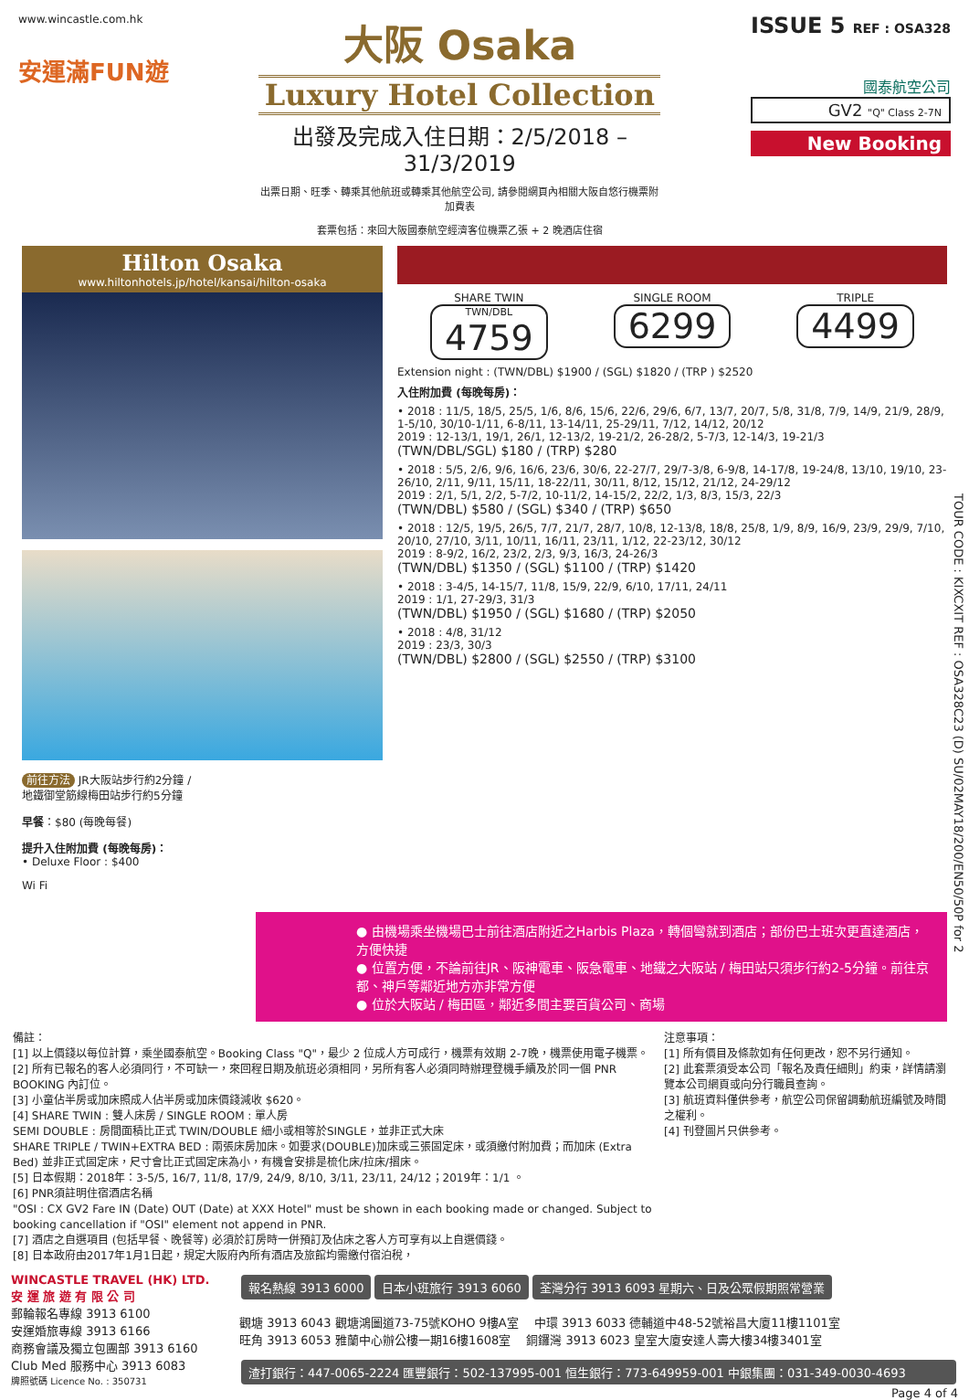www.wincastle.com.hk
安運滿FUN遊
大阪 Osaka
Luxury Hotel Collection
出發及完成入住日期：2/5/2018 – 31/3/2019
出票日期、旺季、轉乘其他航班或轉乘其他航空公司, 請參閱網頁內相關大阪自悠行機票附加費表
套票包括：來回大阪國泰航空經濟客位機票乙張 + 2 晚酒店住宿
ISSUE 5 REF : OSA328
國泰航空公司
GV2 "Q" Class 2-7N
New Booking
Hilton Osaka
www.hiltonhotels.jp/hotel/kansai/hilton-osaka
前往方法 JR大阪站步行約2分鐘 /
地鐵御堂筋線梅田站步行約5分鐘
早餐：$80 (每晚每餐)
提升入住附加費 (每晚每房)：
• Deluxe Floor : $400
Wi Fi
SHARE TWIN
TWN/DBL
4759
SINGLE ROOM
6299
TRIPLE
4499
Extension night : (TWN/DBL) $1900 / (SGL) $1820 / (TRP ) $2520
入住附加費 (每晚每房)：
• 2018 : 11/5, 18/5, 25/5, 1/6, 8/6, 15/6, 22/6, 29/6, 6/7, 13/7, 20/7, 5/8, 31/8, 7/9, 14/9, 21/9, 28/9, 1-5/10, 30/10-1/11, 6-8/11, 13-14/11, 25-29/11, 7/12, 14/12, 20/12
2019 : 12-13/1, 19/1, 26/1, 12-13/2, 19-21/2, 26-28/2, 5-7/3, 12-14/3, 19-21/3
(TWN/DBL/SGL) $180 / (TRP) $280
• 2018 : 5/5, 2/6, 9/6, 16/6, 23/6, 30/6, 22-27/7, 29/7-3/8, 6-9/8, 14-17/8, 19-24/8, 13/10, 19/10, 23-26/10, 2/11, 9/11, 15/11, 18-22/11, 30/11, 8/12, 15/12, 21/12, 24-29/12
2019 : 2/1, 5/1, 2/2, 5-7/2, 10-11/2, 14-15/2, 22/2, 1/3, 8/3, 15/3, 22/3
(TWN/DBL) $580 / (SGL) $340 / (TRP) $650
• 2018 : 12/5, 19/5, 26/5, 7/7, 21/7, 28/7, 10/8, 12-13/8, 18/8, 25/8, 1/9, 8/9, 16/9, 23/9, 29/9, 7/10, 20/10, 27/10, 3/11, 10/11, 16/11, 23/11, 1/12, 22-23/12, 30/12
2019 : 8-9/2, 16/2, 23/2, 2/3, 9/3, 16/3, 24-26/3
(TWN/DBL) $1350 / (SGL) $1100 / (TRP) $1420
• 2018 : 3-4/5, 14-15/7, 11/8, 15/9, 22/9, 6/10, 17/11, 24/11
2019 : 1/1, 27-29/3, 31/3
(TWN/DBL) $1950 / (SGL) $1680 / (TRP) $2050
• 2018 : 4/8, 31/12
2019 : 23/3, 30/3
(TWN/DBL) $2800 / (SGL) $2550 / (TRP) $3100
● 由機場乘坐機場巴士前往酒店附近之Harbis Plaza，轉個彎就到酒店；部份巴士班次更直達酒店，方便快捷
● 位置方便，不論前往JR、阪神電車、阪急電車、地鐵之大阪站 / 梅田站只須步行約2-5分鐘。前往京都、神戶等鄰近地方亦非常方便
● 位於大阪站 / 梅田區，鄰近多間主要百貨公司、商場
備註：
[1] 以上價錢以每位計算，乘坐國泰航空。Booking Class "Q"，最少 2 位成人方可成行，機票有效期 2-7晚，機票使用電子機票。
[2] 所有已報名的客人必須同行，不可缺一，來回程日期及航班必須相同，另所有客人必須同時辦理登機手續及於同一個 PNR BOOKING 內訂位。
[3] 小童佔半房或加床照成人佔半房或加床價錢減收 $620。
[4] SHARE TWIN : 雙人床房 / SINGLE ROOM : 單人房
SEMI DOUBLE : 房間面積比正式 TWIN/DOUBLE 細小或相等於SINGLE，並非正式大床
SHARE TRIPLE / TWIN+EXTRA BED : 兩張床房加床。如要求(DOUBLE)加床或三張固定床，或須繳付附加費；而加床 (Extra Bed) 並非正式固定床，尺寸會比正式固定床為小，有機會安排是梳化床/拉床/摺床。
[5] 日本假期：2018年：3-5/5, 16/7, 11/8, 17/9, 24/9, 8/10, 3/11, 23/11, 24/12；2019年：1/1 。
[6] PNR須註明住宿酒店名稱
"OSI : CX GV2 Fare IN (Date) OUT (Date) at XXX Hotel" must be shown in each booking made or changed. Subject to booking cancellation if "OSI" element not append in PNR.
[7] 酒店之自選項目 (包括早餐、晚餐等) 必須於訂房時一併預訂及佔床之客人方可享有以上自選價錢。
[8] 日本政府由2017年1月1日起，規定大阪府內所有酒店及旅館均需繳付宿泊稅，
注意事項：
[1] 所有價目及條款如有任何更改，恕不另行通知。
[2] 此套票須受本公司「報名及責任細則」約束，詳情請瀏覽本公司網頁或向分行職員查詢。
[3] 航班資料僅供參考，航空公司保留調動航班編號及時間之權利。
[4] 刊登圖片只供參考。
WINCASTLE TRAVEL (HK) LTD.
安 運 旅 遊 有 限 公 司
郵輪報名專線 3913 6100
安運婚旅專線 3913 6166
商務會議及獨立包團部 3913 6160
Club Med 服務中心 3913 6083
牌照號碼 Licence No. : 350731
報名熱線 3913 6000 日本小班旅行 3913 6060 荃灣分行 3913 6093 星期六、日及公眾假期照常營業
觀塘 3913 6043 觀塘鴻圖道73-75號KOHO 9樓A室 　中環 3913 6033 德輔道中48-52號裕昌大廈11樓1101室
旺角 3913 6053 雅蘭中心辦公樓一期16樓1608室 　銅鑼灣 3913 6023 皇室大廈安達人壽大樓34樓3401室
渣打銀行：447-0065-2224 匯豐銀行：502-137995-001 恒生銀行：773-649959-001 中銀集團：031-349-0030-4693
Page 4 of 4
TOUR CODE : KIXCXIT REF : OSA328C23 (D) SU/02MAY18/200/EN50/50P for 2